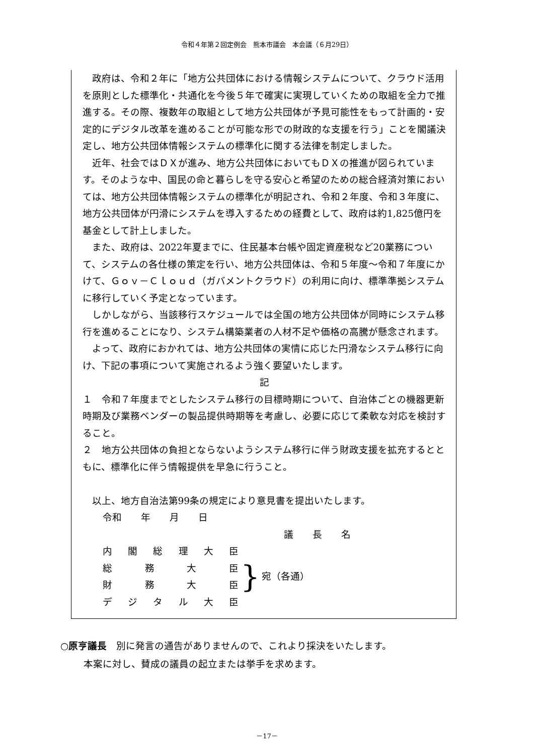令和４年第２回定例会　熊本市議会　本会議（６月29日）
政府は、令和２年に「地方公共団体における情報システムについて、クラウド活用を原則とした標準化・共通化を今後５年で確実に実現していくための取組を全力で推進する。その際、複数年の取組として地方公共団体が予見可能性をもって計画的・安定的にデジタル改革を進めることが可能な形での財政的な支援を行う」ことを閣議決定し、地方公共団体情報システムの標準化に関する法律を制定しました。
近年、社会ではＤＸが進み、地方公共団体においてもＤＸの推進が図られています。そのような中、国民の命と暮らしを守る安心と希望のための総合経済対策においては、地方公共団体情報システムの標準化が明記され、令和２年度、令和３年度に、地方公共団体が円滑にシステムを導入するための経費として、政府は約1,825億円を基金として計上しました。
また、政府は、2022年夏までに、住民基本台帳や固定資産税など20業務について、システムの各仕様の策定を行い、地方公共団体は、令和５年度～令和７年度にかけて、Ｇｏｖ－Ｃｌｏｕｄ（ガバメントクラウド）の利用に向け、標準準拠システムに移行していく予定となっています。
しかしながら、当該移行スケジュールでは全国の地方公共団体が同時にシステム移行を進めることになり、システム構築業者の人材不足や価格の高騰が懸念されます。
よって、政府におかれては、地方公共団体の実情に応じた円滑なシステム移行に向け、下記の事項について実施されるよう強く要望いたします。
記
１　令和７年度までとしたシステム移行の目標時期について、自治体ごとの機器更新時期及び業務ベンダーの製品提供時期等を考慮し、必要に応じて柔軟な対応を検討すること。
２　地方公共団体の負担とならないようシステム移行に伴う財政支援を拡充するとともに、標準化に伴う情報提供を早急に行うこと。
以上、地方自治法第99条の規定により意見書を提出いたします。
令和　　年　　月　　日
議　　長　　名
内 閣 総 理 大 臣
総 務 大 臣
財 務 大 臣
デ ジ タ ル 大 臣
}
宛（各通）
○原亨議長　別に発言の通告がありませんので、これより採決をいたします。
本案に対し、賛成の議員の起立または挙手を求めます。
－17－